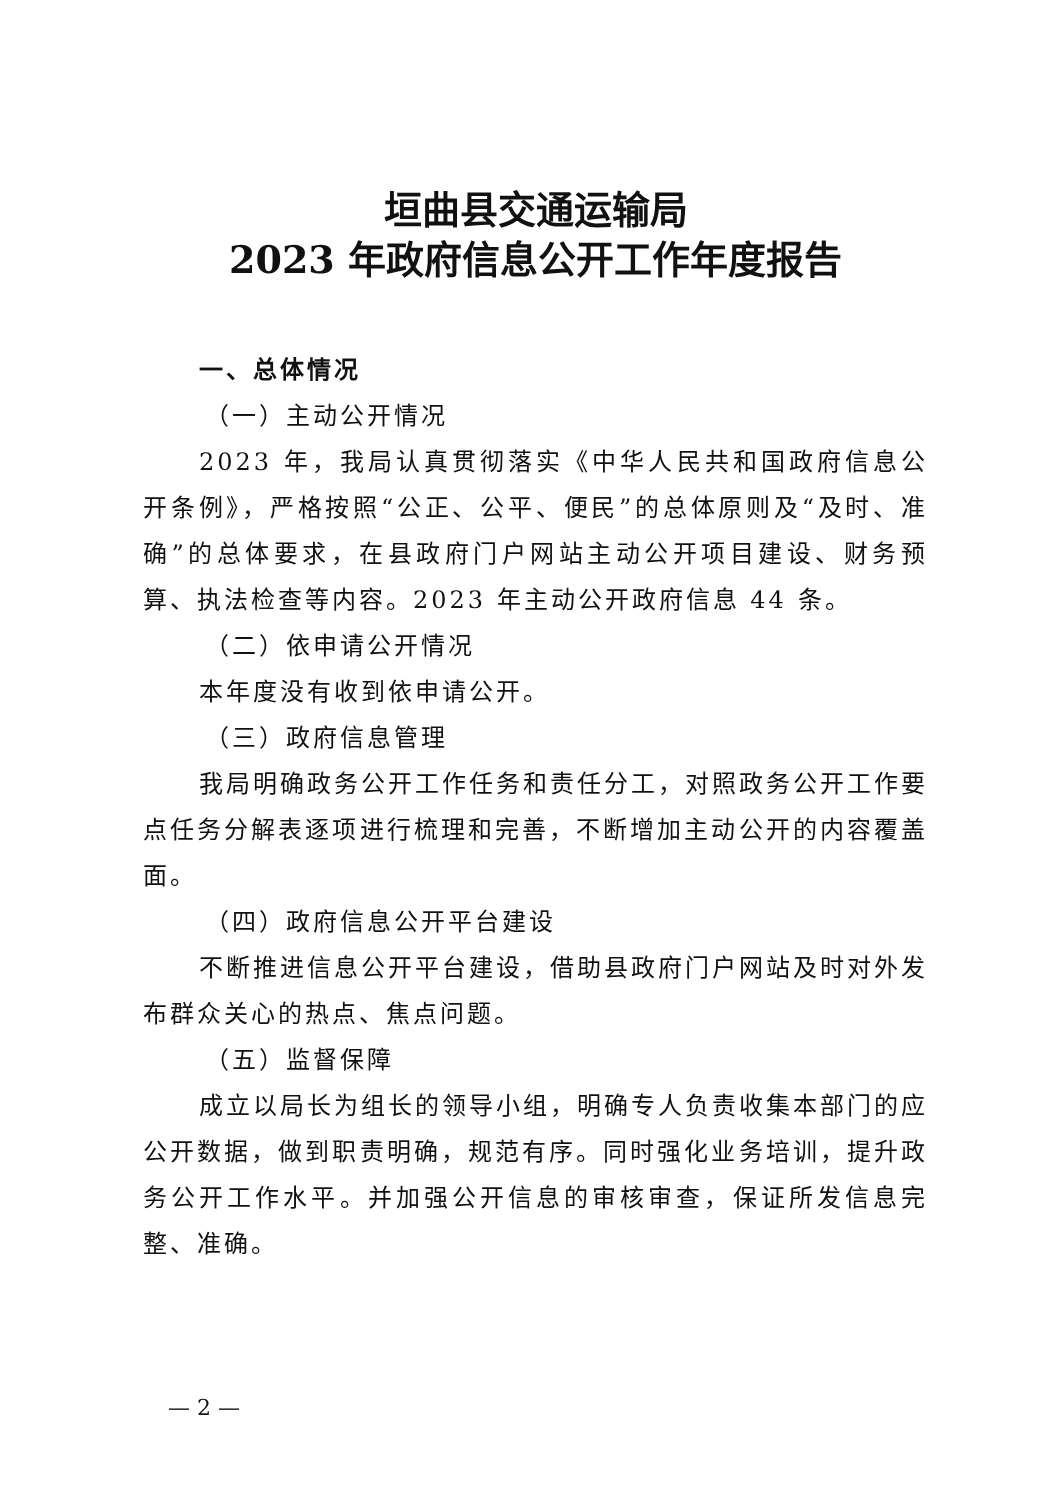垣曲县交通运输局
2023 年政府信息公开工作年度报告
一、总体情况
（一）主动公开情况
2023 年，我局认真贯彻落实《中华人民共和国政府信息公开条例》，严格按照“公正、公平、便民”的总体原则及“及时、准确”的总体要求，在县政府门户网站主动公开项目建设、财务预算、执法检查等内容。2023 年主动公开政府信息 44 条。
（二）依申请公开情况
本年度没有收到依申请公开。
（三）政府信息管理
我局明确政务公开工作任务和责任分工，对照政务公开工作要点任务分解表逐项进行梳理和完善，不断增加主动公开的内容覆盖面。
（四）政府信息公开平台建设
不断推进信息公开平台建设，借助县政府门户网站及时对外发布群众关心的热点、焦点问题。
（五）监督保障
成立以局长为组长的领导小组，明确专人负责收集本部门的应公开数据，做到职责明确，规范有序。同时强化业务培训，提升政务公开工作水平。并加强公开信息的审核审查，保证所发信息完整、准确。
— 2 —